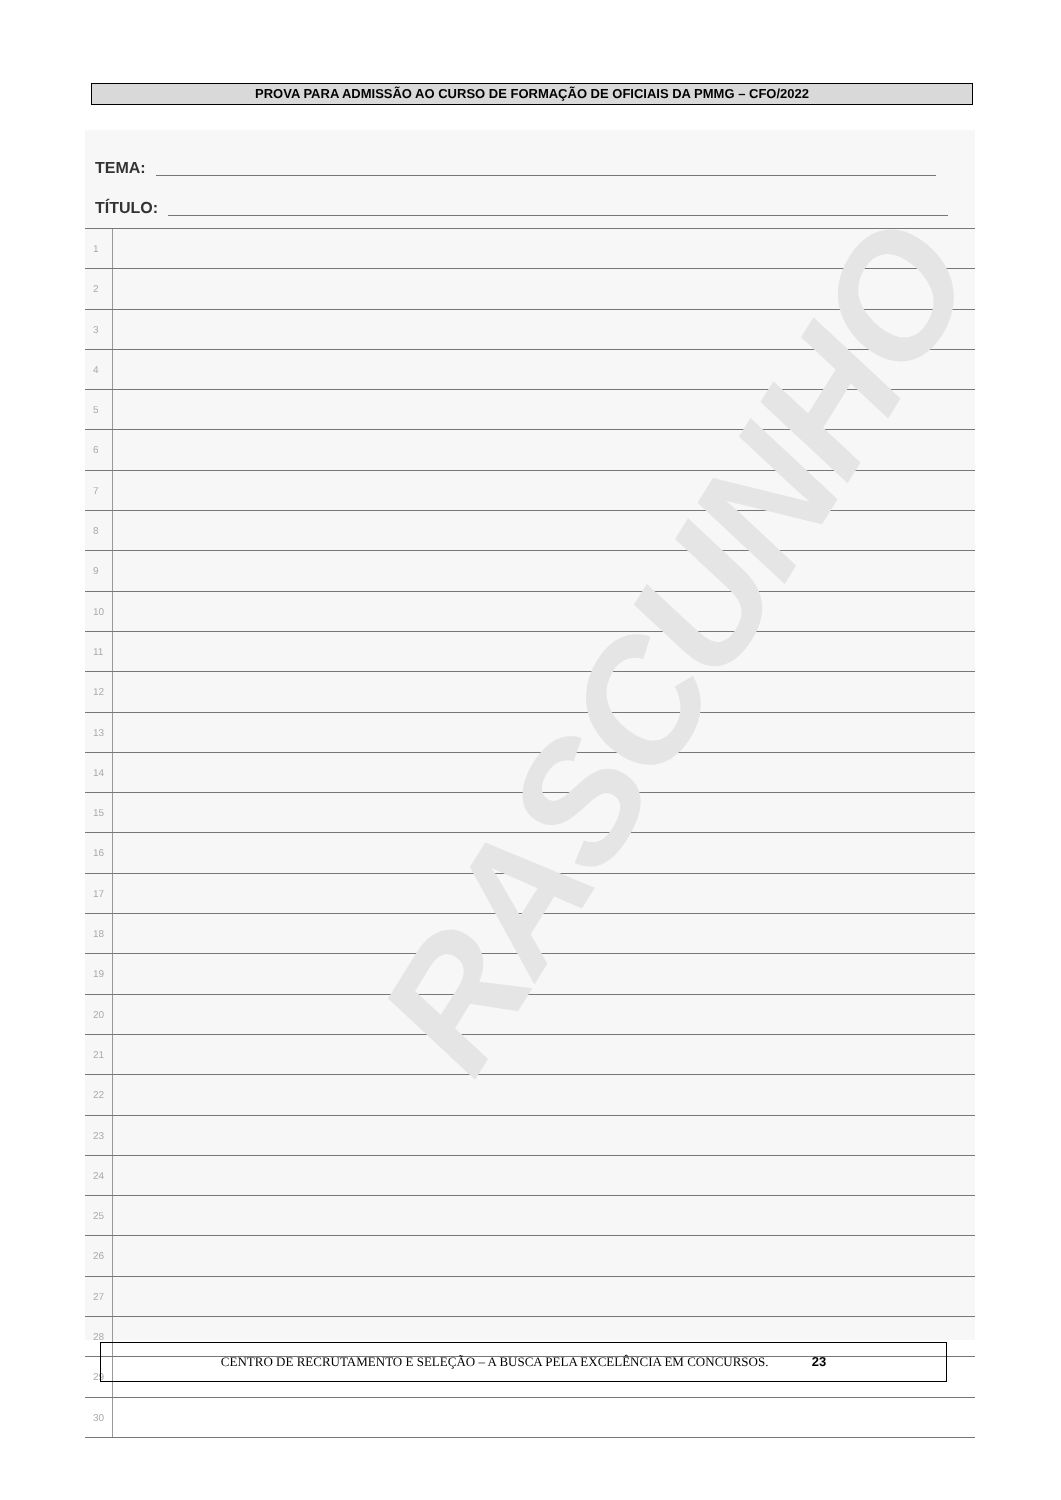PROVA PARA ADMISSÃO AO CURSO DE FORMAÇÃO DE OFICIAIS DA PMMG – CFO/2022
TEMA:
TÍTULO:
1
2
3
4
5
6
7
8
9
10
11
12
13
14
15
16
17
18
19
20
21
22
23
24
25
26
27
28
29
30
RASCUNHO
CENTRO DE RECRUTAMENTO E SELEÇÃO – A BUSCA PELA EXCELÊNCIA EM CONCURSOS. 23